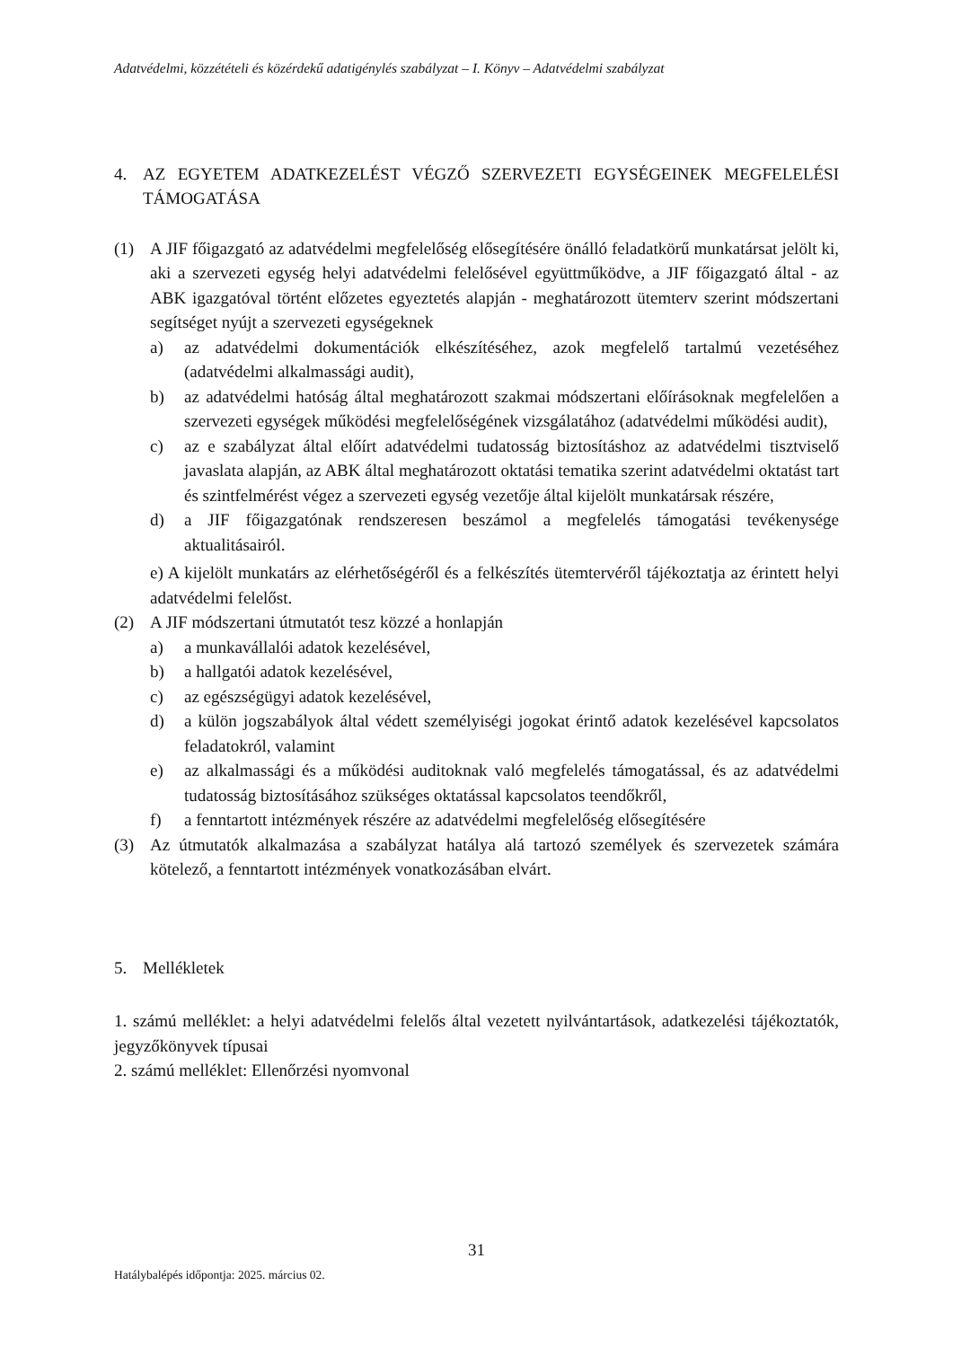Adatvédelmi, közzétételi és közérdekű adatigénylés szabályzat – I. Könyv – Adatvédelmi szabályzat
4. AZ EGYETEM ADATKEZELÉST VÉGZŐ SZERVEZETI EGYSÉGEINEK MEGFELELÉSI TÁMOGATÁSA
(1) A JIF főigazgató az adatvédelmi megfelelőség elősegítésére önálló feladatkörű munkatársat jelölt ki, aki a szervezeti egység helyi adatvédelmi felelősével együttműködve, a JIF főigazgató által - az ABK igazgatóval történt előzetes egyeztetés alapján - meghatározott ütemterv szerint módszertani segítséget nyújt a szervezeti egységeknek
a) az adatvédelmi dokumentációk elkészítéséhez, azok megfelelő tartalmú vezetéséhez (adatvédelmi alkalmassági audit),
b) az adatvédelmi hatóság által meghatározott szakmai módszertani előírásoknak megfelelően a szervezeti egységek működési megfelelőségének vizsgálatához (adatvédelmi működési audit),
c) az e szabályzat által előírt adatvédelmi tudatosság biztosításhoz az adatvédelmi tisztviselő javaslata alapján, az ABK által meghatározott oktatási tematika szerint adatvédelmi oktatást tart és szintfelmérést végez a szervezeti egység vezetője által kijelölt munkatársak részére,
d) a JIF főigazgatónak rendszeresen beszámol a megfelelés támogatási tevékenysége aktualitásairól.
e) A kijelölt munkatárs az elérhetőségéről és a felkészítés ütemtervéről tájékoztatja az érintett helyi adatvédelmi felelőst.
(2) A JIF módszertani útmutatót tesz közzé a honlapján
a) a munkavállalói adatok kezelésével,
b) a hallgatói adatok kezelésével,
c) az egészségügyi adatok kezelésével,
d) a külön jogszabályok által védett személyiségi jogokat érintő adatok kezelésével kapcsolatos feladatokról, valamint
e) az alkalmassági és a működési auditoknak való megfelelés támogatással, és az adatvédelmi tudatosság biztosításához szükséges oktatással kapcsolatos teendőkről,
f) a fenntartott intézmények részére az adatvédelmi megfelelőség elősegítésére
(3) Az útmutatók alkalmazása a szabályzat hatálya alá tartozó személyek és szervezetek számára kötelező, a fenntartott intézmények vonatkozásában elvárt.
5. Mellékletek
1. számú melléklet: a helyi adatvédelmi felelős által vezetett nyilvántartások, adatkezelési tájékoztatók, jegyzőkönyvek típusai
2. számú melléklet: Ellenőrzési nyomvonal
31
Hatálybalépés időpontja: 2025. március 02.